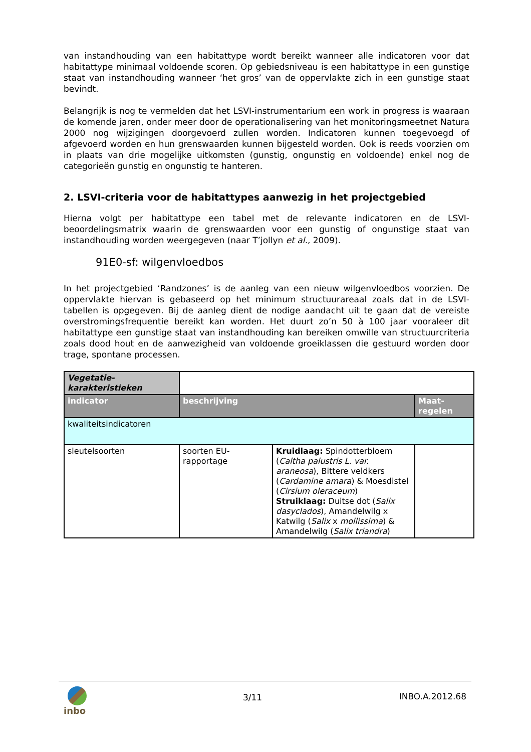van instandhouding van een habitattype wordt bereikt wanneer alle indicatoren voor dat habitattype minimaal voldoende scoren. Op gebiedsniveau is een habitattype in een gunstige staat van instandhouding wanneer ‘het gros’ van de oppervlakte zich in een gunstige staat bevindt.
Belangrijk is nog te vermelden dat het LSVI-instrumentarium een work in progress is waaraan de komende jaren, onder meer door de operationalisering van het monitoringsmeetnet Natura 2000 nog wijzigingen doorgevoerd zullen worden. Indicatoren kunnen toegevoegd of afgevoerd worden en hun grenswaarden kunnen bijgesteld worden. Ook is reeds voorzien om in plaats van drie mogelijke uitkomsten (gunstig, ongunstig en voldoende) enkel nog de categorieën gunstig en ongunstig te hanteren.
2. LSVI-criteria voor de habitattypes aanwezig in het projectgebied
Hierna volgt per habitattype een tabel met de relevante indicatoren en de LSVI-beoordelingsmatrix waarin de grenswaarden voor een gunstig of ongunstige staat van instandhouding worden weergegeven (naar T’jollyn et al., 2009).
91E0-sf: wilgenvloedbos
In het projectgebied ‘Randzones’ is de aanleg van een nieuw wilgenvloedbos voorzien. De oppervlakte hiervan is gebaseerd op het minimum structuurareaal zoals dat in de LSVI-tabellen is opgegeven. Bij de aanleg dient de nodige aandacht uit te gaan dat de vereiste overstromingsfrequentie bereikt kan worden. Het duurt zo’n 50 à 100 jaar vooraleer dit habitattype een gunstige staat van instandhouding kan bereiken omwille van structuurcriteria zoals dood hout en de aanwezigheid van voldoende groeiklassen die gestuurd worden door trage, spontane processen.
| Vegetatie- karakteristieken | | | |
| indicator | beschrijving | | Maat- regelen |
| kwaliteitsindicatoren | | | |
| sleutelsoorten | soorten EU- rapportage | Kruidlaag: Spindotterbloem ( Caltha palustris L. var. araneosa ), Bittere veldkers ( Cardamine amara ) & Moesdistel ( Cirsium oleraceum ) Struiklaag: Duitse dot ( Salix dasyclados ), Amandelwilg x Katwilg ( Salix x mollissima ) & Amandelwilg ( Salix triandra ) | |
inbo
3/11 INBO.A.2012.68